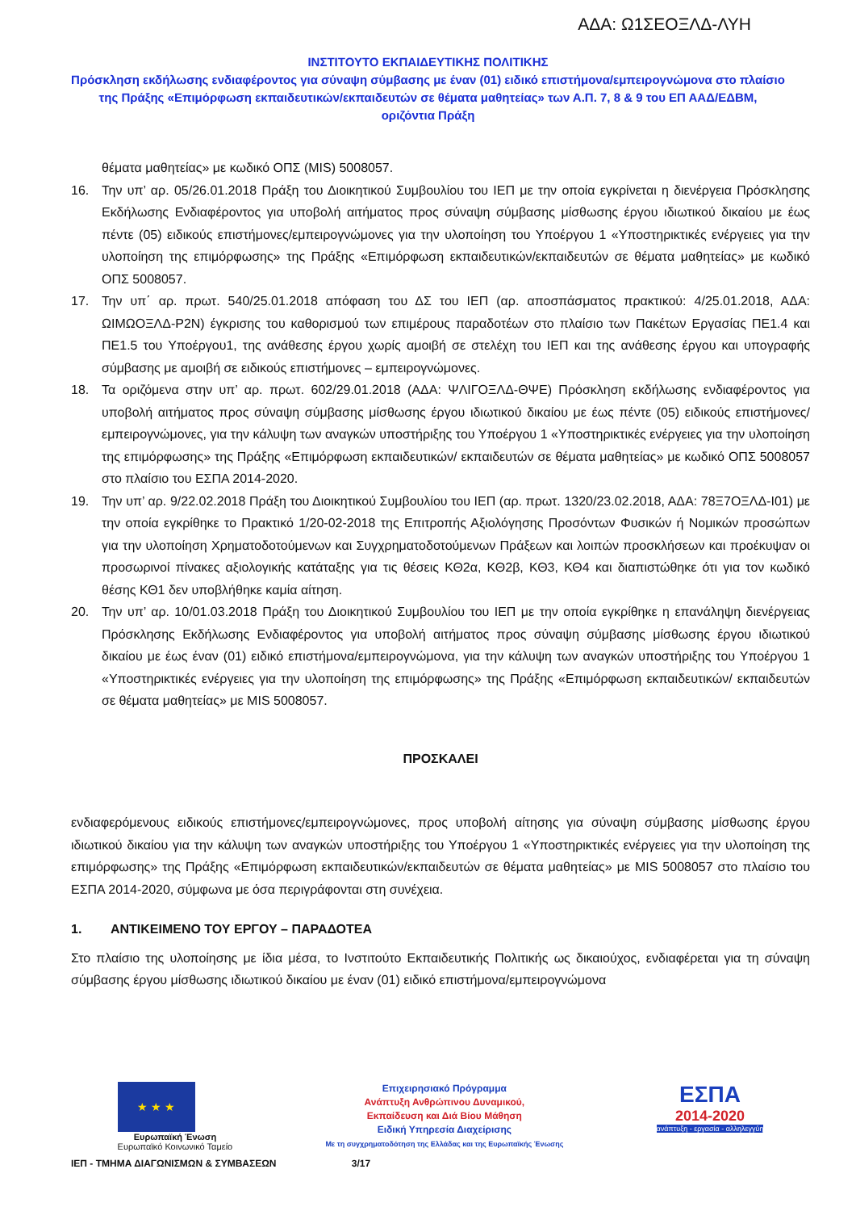ΑΔΑ: Ω1ΣΕΟΞΛΔ-ΛΥΗ
ΙΝΣΤΙΤΟΥΤΟ ΕΚΠΑΙΔΕΥΤΙΚΗΣ ΠΟΛΙΤΙΚΗΣ
Πρόσκληση εκδήλωσης ενδιαφέροντος για σύναψη σύμβασης με έναν (01) ειδικό επιστήμονα/εμπειρογνώμονα στο πλαίσιο της Πράξης «Επιμόρφωση εκπαιδευτικών/εκπαιδευτών σε θέματα μαθητείας» των Α.Π. 7, 8 & 9 του ΕΠ ΑΑΔ/ΕΔΒΜ, οριζόντια Πράξη
θέματα μαθητείας» με κωδικό ΟΠΣ (MIS) 5008057.
16. Την υπ’ αρ. 05/26.01.2018 Πράξη του Διοικητικού Συμβουλίου του ΙΕΠ με την οποία εγκρίνεται η διενέργεια Πρόσκλησης Εκδήλωσης Ενδιαφέροντος για υποβολή αιτήματος προς σύναψη σύμβασης μίσθωσης έργου ιδιωτικού δικαίου με έως πέντε (05) ειδικούς επιστήμονες/εμπειρογνώμονες για την υλοποίηση του Υποέργου 1 «Υποστηρικτικές ενέργειες για την υλοποίηση της επιμόρφωσης» της Πράξης «Επιμόρφωση εκπαιδευτικών/εκπαιδευτών σε θέματα μαθητείας» με κωδικό ΟΠΣ 5008057.
17. Την υπ΄ αρ. πρωτ. 540/25.01.2018 απόφαση του ΔΣ του ΙΕΠ (αρ. αποσπάσματος πρακτικού: 4/25.01.2018, ΑΔΑ: ΩΙΜΩΟΞΛΔ-Ρ2Ν) έγκρισης του καθορισμού των επιμέρους παραδοτέων στο πλαίσιο των Πακέτων Εργασίας ΠΕ1.4 και ΠΕ1.5 του Υποέργου1, της ανάθεσης έργου χωρίς αμοιβή σε στελέχη του ΙΕΠ και της ανάθεσης έργου και υπογραφής σύμβασης με αμοιβή σε ειδικούς επιστήμονες – εμπειρογνώμονες.
18. Τα οριζόμενα στην υπ’ αρ. πρωτ. 602/29.01.2018 (ΑΔΑ: ΨΛΙΓΟΞΛΔ-ΘΨΕ) Πρόσκληση εκδήλωσης ενδιαφέροντος για υποβολή αιτήματος προς σύναψη σύμβασης μίσθωσης έργου ιδιωτικού δικαίου με έως πέντε (05) ειδικούς επιστήμονες/εμπειρογνώμονες, για την κάλυψη των αναγκών υποστήριξης του Υποέργου 1 «Υποστηρικτικές ενέργειες για την υλοποίηση της επιμόρφωσης» της Πράξης «Επιμόρφωση εκπαιδευτικών/ εκπαιδευτών σε θέματα μαθητείας» με κωδικό ΟΠΣ 5008057 στο πλαίσιο του ΕΣΠΑ 2014-2020.
19. Την υπ’ αρ. 9/22.02.2018 Πράξη του Διοικητικού Συμβουλίου του ΙΕΠ (αρ. πρωτ. 1320/23.02.2018, ΑΔΑ: 78Ξ7ΟΞΛΔ-Ι01) με την οποία εγκρίθηκε το Πρακτικό 1/20-02-2018 της Επιτροπής Αξιολόγησης Προσόντων Φυσικών ή Νομικών προσώπων για την υλοποίηση Χρηματοδοτούμενων και Συγχρηματοδοτούμενων Πράξεων και λοιπών προσκλήσεων και προέκυψαν οι προσωρινοί πίνακες αξιολογικής κατάταξης για τις θέσεις ΚΘ2α, ΚΘ2β, ΚΘ3, ΚΘ4 και διαπιστώθηκε ότι για τον κωδικό θέσης ΚΘ1 δεν υποβλήθηκε καμία αίτηση.
20. Την υπ’ αρ. 10/01.03.2018 Πράξη του Διοικητικού Συμβουλίου του ΙΕΠ με την οποία εγκρίθηκε η επανάληψη διενέργειας Πρόσκλησης Εκδήλωσης Ενδιαφέροντος για υποβολή αιτήματος προς σύναψη σύμβασης μίσθωσης έργου ιδιωτικού δικαίου με έως έναν (01) ειδικό επιστήμονα/εμπειρογνώμονα, για την κάλυψη των αναγκών υποστήριξης του Υποέργου 1 «Υποστηρικτικές ενέργειες για την υλοποίηση της επιμόρφωσης» της Πράξης «Επιμόρφωση εκπαιδευτικών/ εκπαιδευτών σε θέματα μαθητείας» με MIS 5008057.
ΠΡΟΣΚΑΛΕΙ
ενδιαφερόμενους ειδικούς επιστήμονες/εμπειρογνώμονες, προς υποβολή αίτησης για σύναψη σύμβασης μίσθωσης έργου ιδιωτικού δικαίου για την κάλυψη των αναγκών υποστήριξης του Υποέργου 1 «Υποστηρικτικές ενέργειες για την υλοποίηση της επιμόρφωσης» της Πράξης «Επιμόρφωση εκπαιδευτικών/εκπαιδευτών σε θέματα μαθητείας» με MIS 5008057 στο πλαίσιο του ΕΣΠΑ 2014-2020, σύμφωνα με όσα περιγράφονται στη συνέχεια.
1. ΑΝΤΙΚΕΙΜΕΝΟ ΤΟΥ ΕΡΓΟΥ – ΠΑΡΑΔΟΤΕΑ
Στο πλαίσιο της υλοποίησης με ίδια μέσα, το Ινστιτούτο Εκπαιδευτικής Πολιτικής ως δικαιούχος, ενδιαφέρεται για τη σύναψη σύμβασης έργου μίσθωσης ιδιωτικού δικαίου με έναν (01) ειδικό επιστήμονα/εμπειρογνώμονα
★ ★ ★
Ευρωπαϊκή Ένωση
Ευρωπαϊκό Κοινωνικό Ταμείο
Επιχειρησιακό Πρόγραμμα
Ανάπτυξη Ανθρώπινου Δυναμικού,
Εκπαίδευση και Διά Βίου Μάθηση
Ειδική Υπηρεσία Διαχείρισης
Με τη συγχρηματοδότηση της Ελλάδας και της Ευρωπαϊκής Ένωσης
ΕΣΠΑ
2014-2020
ανάπτυξη - εργασία - αλληλεγγύη
ΙΕΠ - ΤΜΗΜΑ ΔΙΑΓΩΝΙΣΜΩΝ & ΣΥΜΒΑΣΕΩΝ 3/17